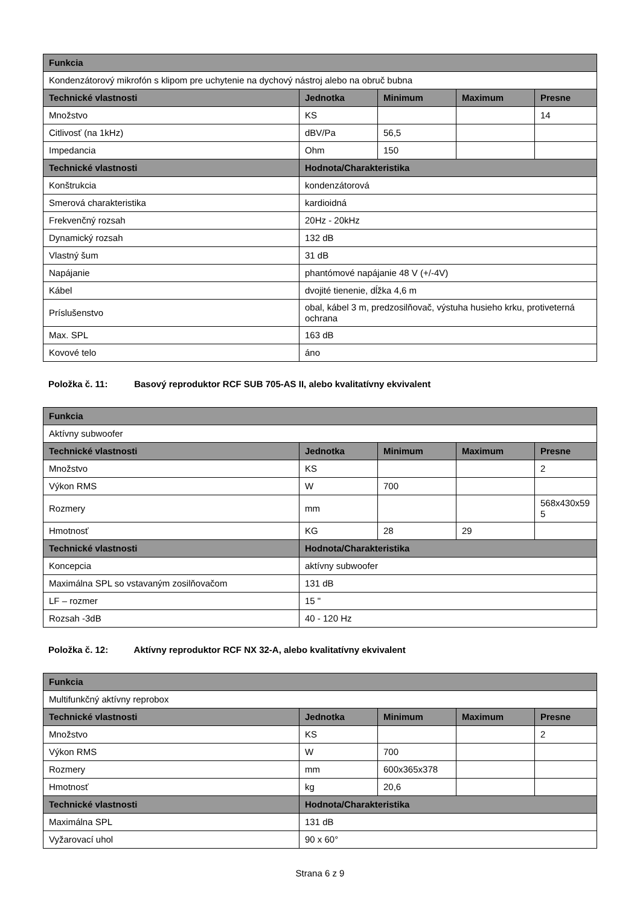| Funkcia | | | | |
| --- | --- | --- | --- | --- |
| Kondenzátorový mikrofón s klipom pre uchytenie na dychový nástroj alebo na obruč bubna | | | | |
| Technické vlastnosti | Jednotka | Minimum | Maximum | Presne |
| Množstvo | KS | | | 14 |
| Citlivosť (na 1kHz) | dBV/Pa | 56,5 | | |
| Impedancia | Ohm | 150 | | |
| Technické vlastnosti | Hodnota/Charakteristika | | | |
| Konštrukcia | kondenzátorová | | | |
| Smerová charakteristika | kardioidná | | | |
| Frekvenčný rozsah | 20Hz - 20kHz | | | |
| Dynamický rozsah | 132 dB | | | |
| Vlastný šum | 31 dB | | | |
| Napájanie | phantómové napájanie 48 V (+/-4V) | | | |
| Kábel | dvojité tienenie, dĺžka 4,6 m | | | |
| Príslušenstvo | obal, kábel 3 m, predzosilňovač, výstuha husieho krku, protiveterná ochrana | | | |
| Max. SPL | 163 dB | | | |
| Kovové telo | áno | | | |
Položka č. 11: Basový reproduktor RCF SUB 705-AS II, alebo kvalitatívny ekvivalent
| Funkcia | | | | |
| --- | --- | --- | --- | --- |
| Aktívny subwoofer | | | | |
| Technické vlastnosti | Jednotka | Minimum | Maximum | Presne |
| Množstvo | KS | | | 2 |
| Výkon RMS | W | 700 | | |
| Rozmery | mm | | | 568x430x59 5 |
| Hmotnosť | KG | 28 | 29 | |
| Technické vlastnosti | Hodnota/Charakteristika | | | |
| Koncepcia | aktívny subwoofer | | | |
| Maximálna SPL so vstavaným zosilňovačom | 131 dB | | | |
| LF – rozmer | 15 " | | | |
| Rozsah -3dB | 40 - 120 Hz | | | |
Položka č. 12: Aktívny reproduktor RCF NX 32-A, alebo kvalitatívny ekvivalent
| Funkcia | | | | |
| --- | --- | --- | --- | --- |
| Multifunkčný aktívny reprobox | | | | |
| Technické vlastnosti | Jednotka | Minimum | Maximum | Presne |
| Množstvo | KS | | | 2 |
| Výkon RMS | W | 700 | | |
| Rozmery | mm | 600x365x378 | | |
| Hmotnosť | kg | 20,6 | | |
| Technické vlastnosti | Hodnota/Charakteristika | | | |
| Maximálna SPL | 131 dB | | | |
| Vyžarovací uhol | 90 x 60° | | | |
Strana 6 z 9